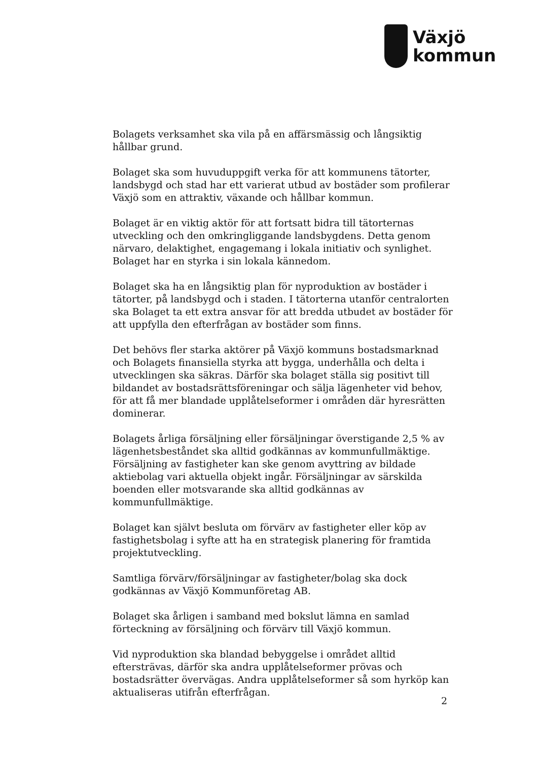Växjö
kommun
Bolagets verksamhet ska vila på en affärsmässig och långsiktig hållbar grund.
Bolaget ska som huvuduppgift verka för att kommunens tätorter, landsbygd och stad har ett varierat utbud av bostäder som profilerar Växjö som en attraktiv, växande och hållbar kommun.
Bolaget är en viktig aktör för att fortsatt bidra till tätorternas utveckling och den omkringliggande landsbygdens. Detta genom närvaro, delaktighet, engagemang i lokala initiativ och synlighet. Bolaget har en styrka i sin lokala kännedom.
Bolaget ska ha en långsiktig plan för nyproduktion av bostäder i tätorter, på landsbygd och i staden. I tätorterna utanför centralorten ska Bolaget ta ett extra ansvar för att bredda utbudet av bostäder för att uppfylla den efterfrågan av bostäder som finns.
Det behövs fler starka aktörer på Växjö kommuns bostadsmarknad och Bolagets finansiella styrka att bygga, underhålla och delta i utvecklingen ska säkras. Därför ska bolaget ställa sig positivt till bildandet av bostadsrättsföreningar och sälja lägenheter vid behov, för att få mer blandade upplåtelseformer i områden där hyresrätten dominerar.
Bolagets årliga försäljning eller försäljningar överstigande 2,5 % av lägenhetsbeståndet ska alltid godkännas av kommunfullmäktige. Försäljning av fastigheter kan ske genom avyttring av bildade aktiebolag vari aktuella objekt ingår. Försäljningar av särskilda boenden eller motsvarande ska alltid godkännas av kommunfullmäktige.
Bolaget kan självt besluta om förvärv av fastigheter eller köp av fastighetsbolag i syfte att ha en strategisk planering för framtida projektutveckling.
Samtliga förvärv/försäljningar av fastigheter/bolag ska dock godkännas av Växjö Kommunföretag AB.
Bolaget ska årligen i samband med bokslut lämna en samlad förteckning av försäljning och förvärv till Växjö kommun.
Vid nyproduktion ska blandad bebyggelse i området alltid eftersträvas, därför ska andra upplåtelseformer prövas och bostadsrätter övervägas. Andra upplåtelseformer så som hyrköp kan aktualiseras utifrån efterfrågan.
2